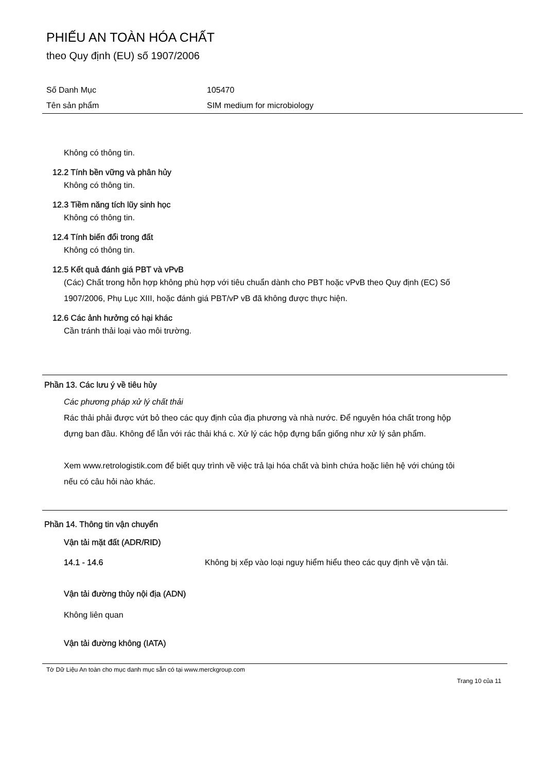PHIẾU AN TOÀN HÓA CHẤT
theo Quy định (EU) số 1907/2006
Số Danh Mục 105470
Tên sản phẩm SIM medium for microbiology
Không có thông tin.
12.2 Tính bền vững và phân hủy
Không có thông tin.
12.3 Tiềm năng tích lũy sinh học
Không có thông tin.
12.4 Tính biến đổi trong đất
Không có thông tin.
12.5 Kết quả đánh giá PBT và vPvB
(Các) Chất trong hỗn hợp không phù hợp với tiêu chuẩn dành cho PBT hoặc vPvB theo Quy định (EC) Số 1907/2006, Phụ Lục XIII, hoặc đánh giá PBT/vP vB đã không được thực hiện.
12.6 Các ảnh hưởng có hại khác
Cần tránh thải loại vào môi trường.
Phần 13. Các lưu ý về tiêu hủy
Các phương pháp xử lý chất thải
Rác thải phải được vứt bỏ theo các quy định của địa phương và nhà nước. Để nguyên hóa chất trong hộp đựng ban đầu. Không để lẫn với rác thải khá c. Xử lý các hộp đựng bẩn giống như xử lý sản phẩm.
Xem www.retrologistik.com để biết quy trình về việc trả lại hóa chất và bình chứa hoặc liên hệ với chúng tôi nếu có câu hỏi nào khác.
Phần 14. Thông tin vận chuyển
Vận tải mặt đất (ADR/RID)
14.1 - 14.6 Không bị xếp vào loại nguy hiểm hiểu theo các quy định về vận tải.
Vận tải đường thủy nội địa (ADN)
Không liên quan
Vận tải đường không (IATA)
Tờ Dữ Liệu An toàn cho mục danh mục sẵn có tại www.merckgroup.com
Trang 10 của 11